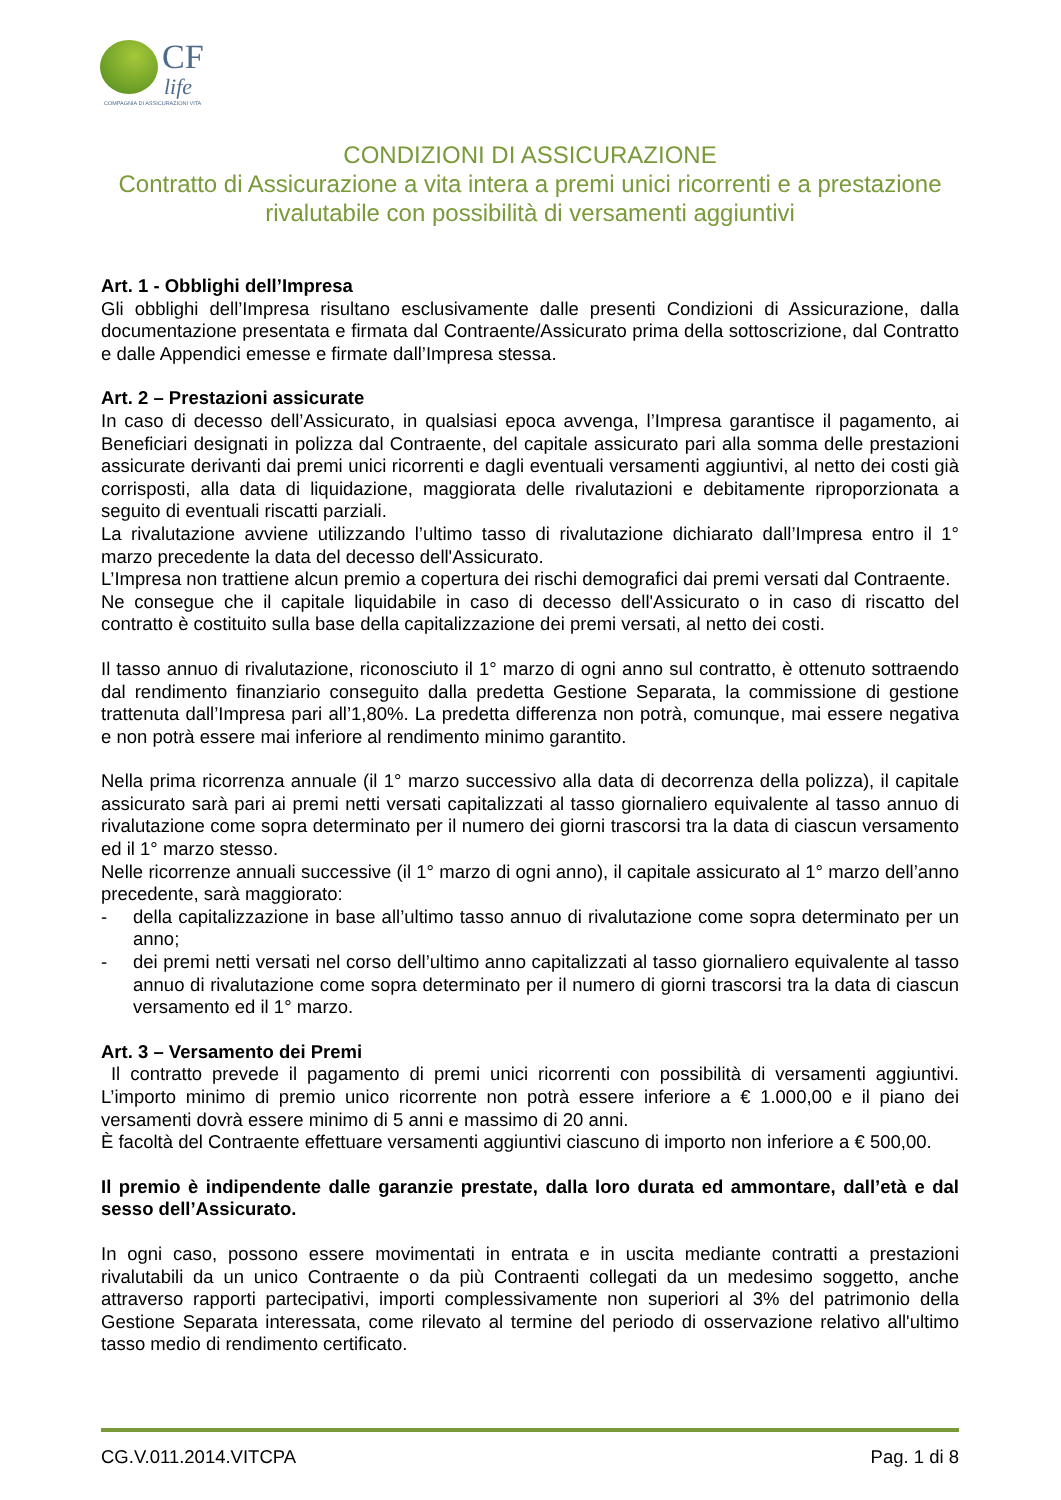CF
life
COMPAGNIA DI ASSICURAZIONI VITA
CONDIZIONI DI ASSICURAZIONE
Contratto di Assicurazione a vita intera a premi unici ricorrenti e a prestazione rivalutabile con possibilità di versamenti aggiuntivi
Art. 1 - Obblighi dell’Impresa
Gli obblighi dell’Impresa risultano esclusivamente dalle presenti Condizioni di Assicurazione, dalla documentazione presentata e firmata dal Contraente/Assicurato prima della sottoscrizione, dal Contratto e dalle Appendici emesse e firmate dall’Impresa stessa.
Art. 2 – Prestazioni assicurate
In caso di decesso dell’Assicurato, in qualsiasi epoca avvenga, l’Impresa garantisce il pagamento, ai Beneficiari designati in polizza dal Contraente, del capitale assicurato pari alla somma delle prestazioni assicurate derivanti dai premi unici ricorrenti e dagli eventuali versamenti aggiuntivi, al netto dei costi già corrisposti, alla data di liquidazione, maggiorata delle rivalutazioni e debitamente riproporzionata a seguito di eventuali riscatti parziali.
La rivalutazione avviene utilizzando l’ultimo tasso di rivalutazione dichiarato dall’Impresa entro il 1° marzo precedente la data del decesso dell'Assicurato.
L’Impresa non trattiene alcun premio a copertura dei rischi demografici dai premi versati dal Contraente.
Ne consegue che il capitale liquidabile in caso di decesso dell'Assicurato o in caso di riscatto del contratto è costituito sulla base della capitalizzazione dei premi versati, al netto dei costi.
Il tasso annuo di rivalutazione, riconosciuto il 1° marzo di ogni anno sul contratto, è ottenuto sottraendo dal rendimento finanziario conseguito dalla predetta Gestione Separata, la commissione di gestione trattenuta dall’Impresa pari all’1,80%. La predetta differenza non potrà, comunque, mai essere negativa e non potrà essere mai inferiore al rendimento minimo garantito.
Nella prima ricorrenza annuale (il 1° marzo successivo alla data di decorrenza della polizza), il capitale assicurato sarà pari ai premi netti versati capitalizzati al tasso giornaliero equivalente al tasso annuo di rivalutazione come sopra determinato per il numero dei giorni trascorsi tra la data di ciascun versamento ed il 1° marzo stesso.
Nelle ricorrenze annuali successive (il 1° marzo di ogni anno), il capitale assicurato al 1° marzo dell’anno precedente, sarà maggiorato:
- della capitalizzazione in base all’ultimo tasso annuo di rivalutazione come sopra determinato per un anno;
- dei premi netti versati nel corso dell’ultimo anno capitalizzati al tasso giornaliero equivalente al tasso annuo di rivalutazione come sopra determinato per il numero di giorni trascorsi tra la data di ciascun versamento ed il 1° marzo.
Art. 3 – Versamento dei Premi
Il contratto prevede il pagamento di premi unici ricorrenti con possibilità di versamenti aggiuntivi. L’importo minimo di premio unico ricorrente non potrà essere inferiore a € 1.000,00 e il piano dei versamenti dovrà essere minimo di 5 anni e massimo di 20 anni.
È facoltà del Contraente effettuare versamenti aggiuntivi ciascuno di importo non inferiore a € 500,00.
Il premio è indipendente dalle garanzie prestate, dalla loro durata ed ammontare, dall’età e dal sesso dell’Assicurato.
In ogni caso, possono essere movimentati in entrata e in uscita mediante contratti a prestazioni rivalutabili da un unico Contraente o da più Contraenti collegati da un medesimo soggetto, anche attraverso rapporti partecipativi, importi complessivamente non superiori al 3% del patrimonio della Gestione Separata interessata, come rilevato al termine del periodo di osservazione relativo all'ultimo tasso medio di rendimento certificato.
CG.V.011.2014.VITCPA Pag. 1 di 8